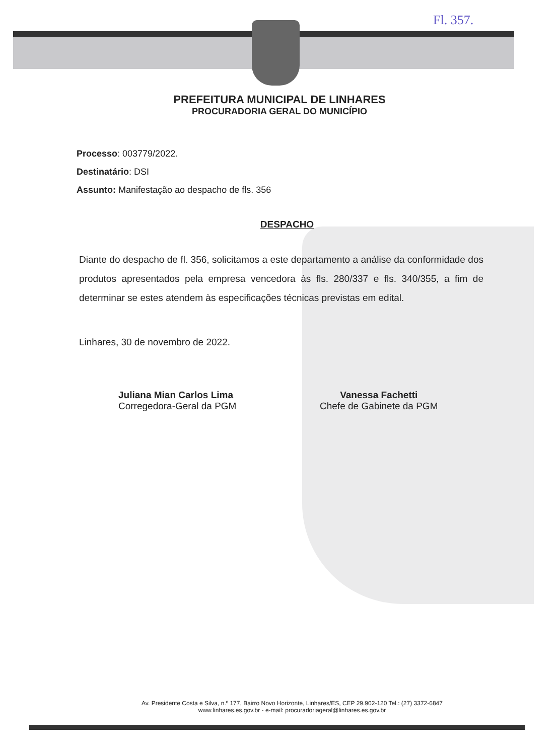Fl. 357.
PREFEITURA MUNICIPAL DE LINHARES
PROCURADORIA GERAL DO MUNICÍPIO
Processo: 003779/2022.
Destinatário: DSI
Assunto: Manifestação ao despacho de fls. 356
DESPACHO
Diante do despacho de fl. 356, solicitamos a este departamento a análise da conformidade dos produtos apresentados pela empresa vencedora às fls. 280/337 e fls. 340/355, a fim de determinar se estes atendem às especificações técnicas previstas em edital.
Linhares, 30 de novembro de 2022.
Juliana Mian Carlos Lima
Corregedora-Geral da PGM
Vanessa Fachetti
Chefe de Gabinete da PGM
Av. Presidente Costa e Silva, n.º 177, Bairro Novo Horizonte, Linhares/ES, CEP 29.902-120 Tel.: (27) 3372-6847
www.linhares.es.gov.br - e-mail: procuradoriageral@linhares.es.gov.br